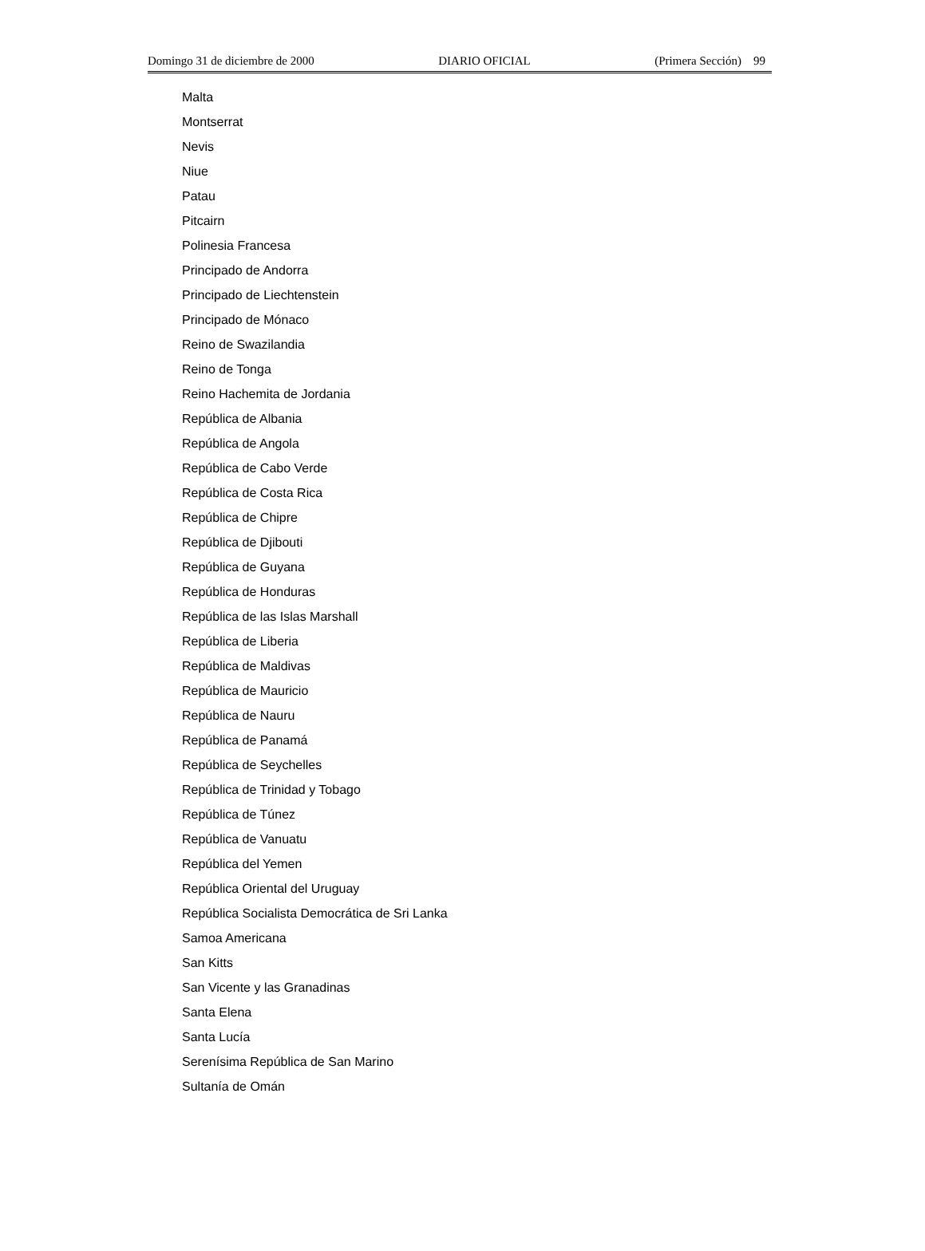Domingo 31 de diciembre de 2000 DIARIO OFICIAL (Primera Sección) 99
Malta
Montserrat
Nevis
Niue
Patau
Pitcairn
Polinesia Francesa
Principado de Andorra
Principado de Liechtenstein
Principado de Mónaco
Reino de Swazilandia
Reino de Tonga
Reino Hachemita de Jordania
República de Albania
República de Angola
República de Cabo Verde
República de Costa Rica
República de Chipre
República de Djibouti
República de Guyana
República de Honduras
República de las Islas Marshall
República de Liberia
República de Maldivas
República de Mauricio
República de Nauru
República de Panamá
República de Seychelles
República de Trinidad y Tobago
República de Túnez
República de Vanuatu
República del Yemen
República Oriental del Uruguay
República Socialista Democrática de Sri Lanka
Samoa Americana
San Kitts
San Vicente y las Granadinas
Santa Elena
Santa Lucía
Serenísima República de San Marino
Sultanía de Omán